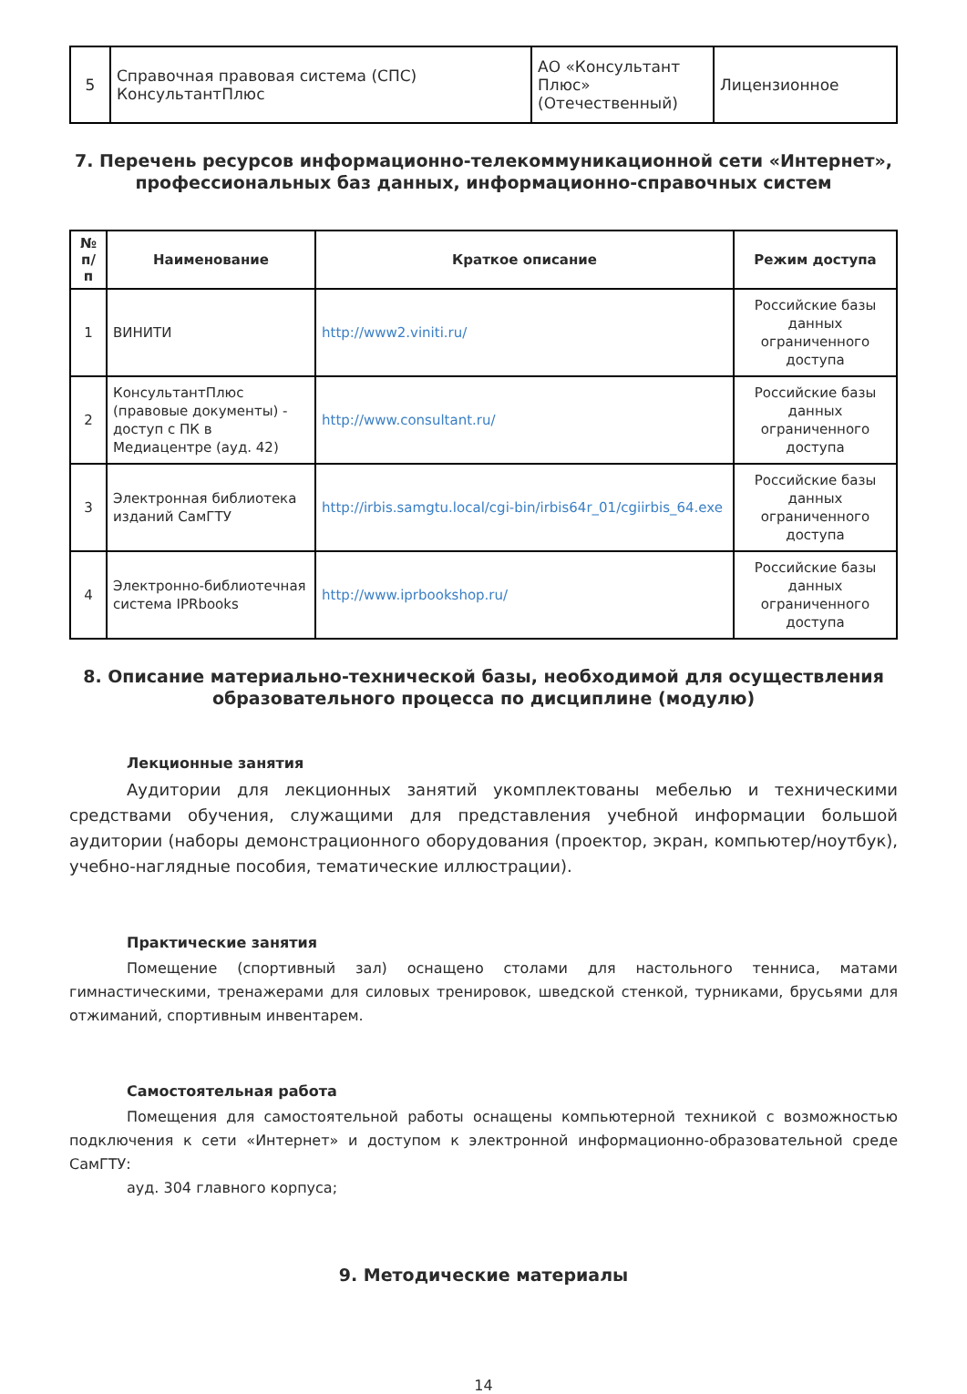| 5 | Справочная правовая система (СПС) КонсультантПлюс | АО «Консультант Плюс» (Отечественный) | Лицензионное |
7. Перечень ресурсов информационно-телекоммуникационной сети «Интернет», профессиональных баз данных, информационно-справочных систем
| № п/п | Наименование | Краткое описание | Режим доступа |
| --- | --- | --- | --- |
| 1 | ВИНИТИ | http://www2.viniti.ru/ | Российские базы данных ограниченного доступа |
| 2 | КонсультантПлюс (правовые документы) - доступ с ПК в Медиацентре (ауд. 42) | http://www.consultant.ru/ | Российские базы данных ограниченного доступа |
| 3 | Электронная библиотека изданий СамГТУ | http://irbis.samgtu.local/cgi-bin/irbis64r_01/cgiirbis_64.exe | Российские базы данных ограниченного доступа |
| 4 | Электронно-библиотечная система IPRbooks | http://www.iprbookshop.ru/ | Российские базы данных ограниченного доступа |
8. Описание материально-технической базы, необходимой для осуществления образовательного процесса по дисциплине (модулю)
Лекционные занятия
Аудитории для лекционных занятий укомплектованы мебелью и техническими средствами обучения, служащими для представления учебной информации большой аудитории (наборы демонстрационного оборудования (проектор, экран, компьютер/ноутбук), учебно-наглядные пособия, тематические иллюстрации).
Практические занятия
Помещение (спортивный зал) оснащено столами для настольного тенниса, матами гимнастическими, тренажерами для силовых тренировок, шведской стенкой, турниками, брусьями для отжиманий, спортивным инвентарем.
Самостоятельная работа
Помещения для самостоятельной работы оснащены компьютерной техникой с возможностью подключения к сети «Интернет» и доступом к электронной информационно-образовательной среде СамГТУ:
ауд. 304 главного корпуса;
9. Методические материалы
14